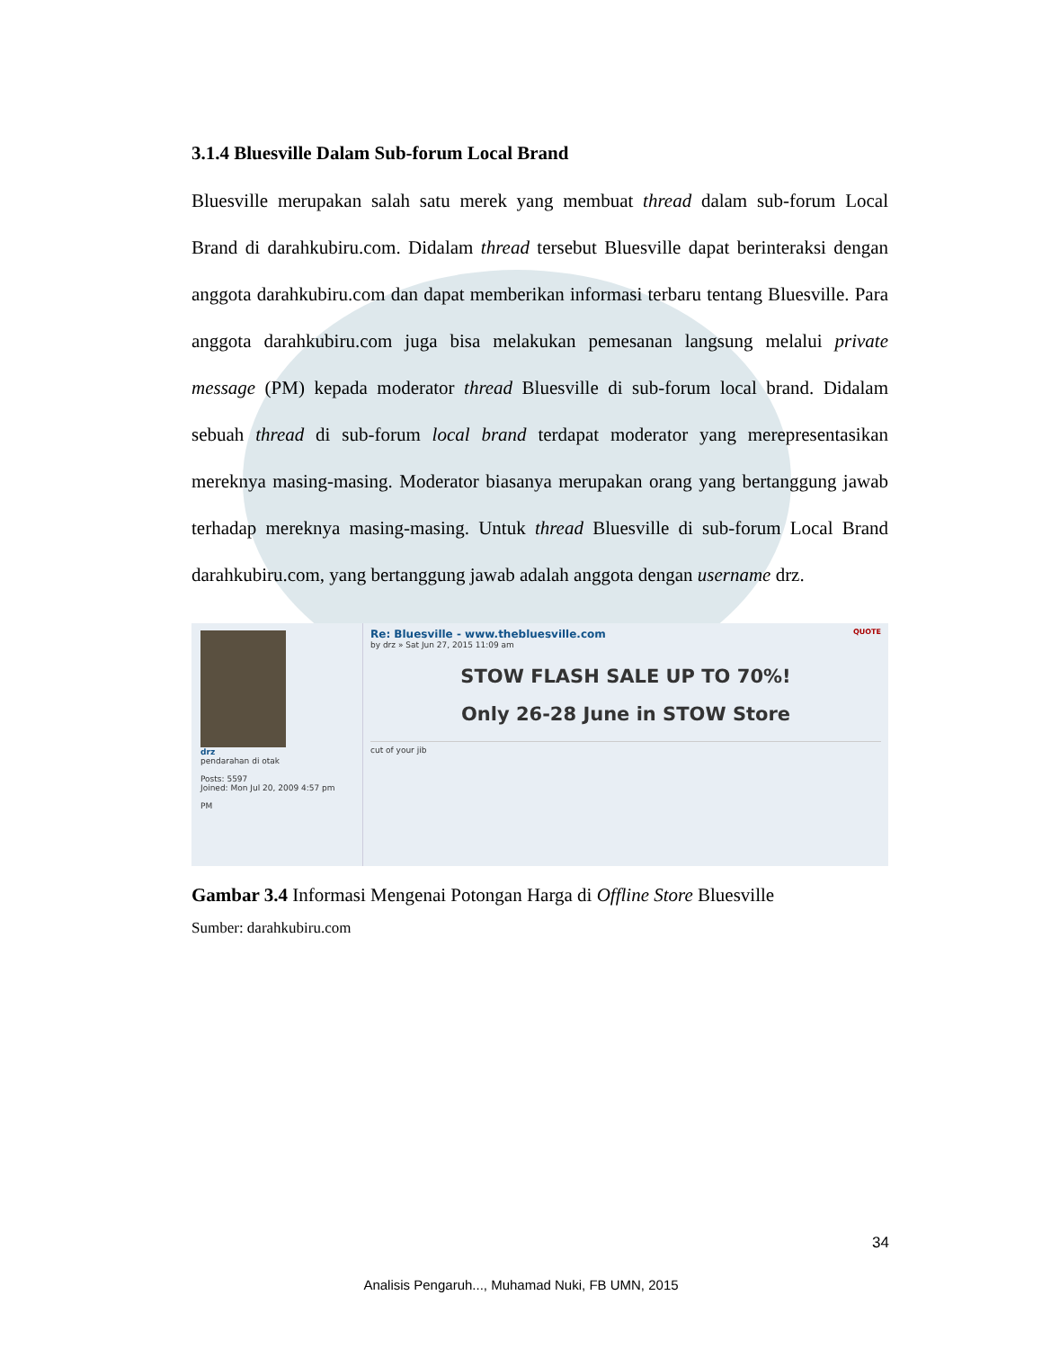3.1.4 Bluesville Dalam Sub-forum Local Brand
Bluesville merupakan salah satu merek yang membuat thread dalam sub-forum Local Brand di darahkubiru.com. Didalam thread tersebut Bluesville dapat berinteraksi dengan anggota darahkubiru.com dan dapat memberikan informasi terbaru tentang Bluesville. Para anggota darahkubiru.com juga bisa melakukan pemesanan langsung melalui private message (PM) kepada moderator thread Bluesville di sub-forum local brand. Didalam sebuah thread di sub-forum local brand terdapat moderator yang merepresentasikan mereknya masing-masing. Moderator biasanya merupakan orang yang bertanggung jawab terhadap mereknya masing-masing. Untuk thread Bluesville di sub-forum Local Brand darahkubiru.com, yang bertanggung jawab adalah anggota dengan username drz.
drz
pendarahan di otak
Posts: 5597
Joined: Mon Jul 20, 2009 4:57 pm
PM
Re: Bluesville - www.thebluesville.com QUOTE
by drz » Sat Jun 27, 2015 11:09 am
STOW FLASH SALE UP TO 70%!
Only 26-28 June in STOW Store
cut of your jib
Gambar 3.4 Informasi Mengenai Potongan Harga di Offline Store Bluesville
Sumber: darahkubiru.com
34
Analisis Pengaruh..., Muhamad Nuki, FB UMN, 2015